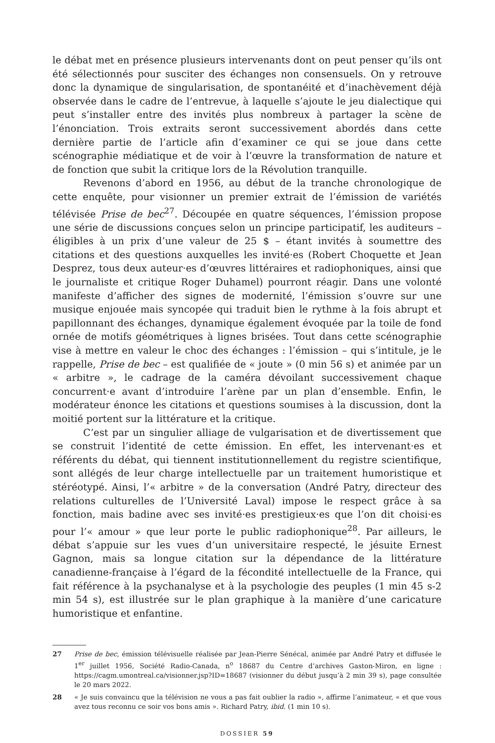le débat met en présence plusieurs intervenants dont on peut penser qu’ils ont été sélectionnés pour susciter des échanges non consensuels. On y retrouve donc la dynamique de singularisation, de spontanéité et d’inachèvement déjà observée dans le cadre de l’entrevue, à laquelle s’ajoute le jeu dialectique qui peut s’installer entre des invités plus nombreux à partager la scène de l’énonciation. Trois extraits seront successivement abordés dans cette dernière partie de l’article afin d’examiner ce qui se joue dans cette scénographie médiatique et de voir à l’œuvre la transformation de nature et de fonction que subit la critique lors de la Révolution tranquille.
Revenons d’abord en 1956, au début de la tranche chronologique de cette enquête, pour visionner un premier extrait de l’émission de variétés télévisée Prise de bec<sup>27</sup>. Découpée en quatre séquences, l’émission propose une série de discussions conçues selon un principe participatif, les auditeurs – éligibles à un prix d’une valeur de 25 $ – étant invités à soumettre des citations et des questions auxquelles les invité·es (Robert Choquette et Jean Desprez, tous deux auteur·es d’œuvres littéraires et radiophoniques, ainsi que le journaliste et critique Roger Duhamel) pourront réagir. Dans une volonté manifeste d’afficher des signes de modernité, l’émission s’ouvre sur une musique enjouée mais syncopée qui traduit bien le rythme à la fois abrupt et papillonnant des échanges, dynamique également évoquée par la toile de fond ornée de motifs géométriques à lignes brisées. Tout dans cette scénographie vise à mettre en valeur le choc des échanges : l’émission – qui s’intitule, je le rappelle, Prise de bec – est qualifiée de « joute » (0 min 56 s) et animée par un « arbitre », le cadrage de la caméra dévoilant successivement chaque concurrent·e avant d’introduire l’arène par un plan d’ensemble. Enfin, le modérateur énonce les citations et questions soumises à la discussion, dont la moitié portent sur la littérature et la critique.
C’est par un singulier alliage de vulgarisation et de divertissement que se construit l’identité de cette émission. En effet, les intervenant·es et référents du débat, qui tiennent institutionnellement du registre scientifique, sont allégés de leur charge intellectuelle par un traitement humoristique et stéréotypé. Ainsi, l’« arbitre » de la conversation (André Patry, directeur des relations culturelles de l’Université Laval) impose le respect grâce à sa fonction, mais badine avec ses invité·es prestigieux·es que l’on dit choisi·es pour l’« amour » que leur porte le public radiophonique<sup>28</sup>. Par ailleurs, le débat s’appuie sur les vues d’un universitaire respecté, le jésuite Ernest Gagnon, mais sa longue citation sur la dépendance de la littérature canadienne-française à l’égard de la fécondité intellectuelle de la France, qui fait référence à la psychanalyse et à la psychologie des peuples (1 min 45 s-2 min 54 s), est illustrée sur le plan graphique à la manière d’une caricature humoristique et enfantine.
27 Prise de bec, émission télévisuelle réalisée par Jean-Pierre Sénécal, animée par André Patry et diffusée le 1<sup>er</sup> juillet 1956, Société Radio-Canada, n<sup>o</sup> 18687 du Centre d’archives Gaston-Miron, en ligne : https://cagm.umontreal.ca/visionner.jsp?ID=18687 (visionner du début jusqu’à 2 min 39 s), page consultée le 20 mars 2022.
28 « Je suis convaincu que la télévision ne vous a pas fait oublier la radio », affirme l’animateur, « et que vous avez tous reconnu ce soir vos bons amis ». Richard Patry, ibid. (1 min 10 s).
DOSSIER 59